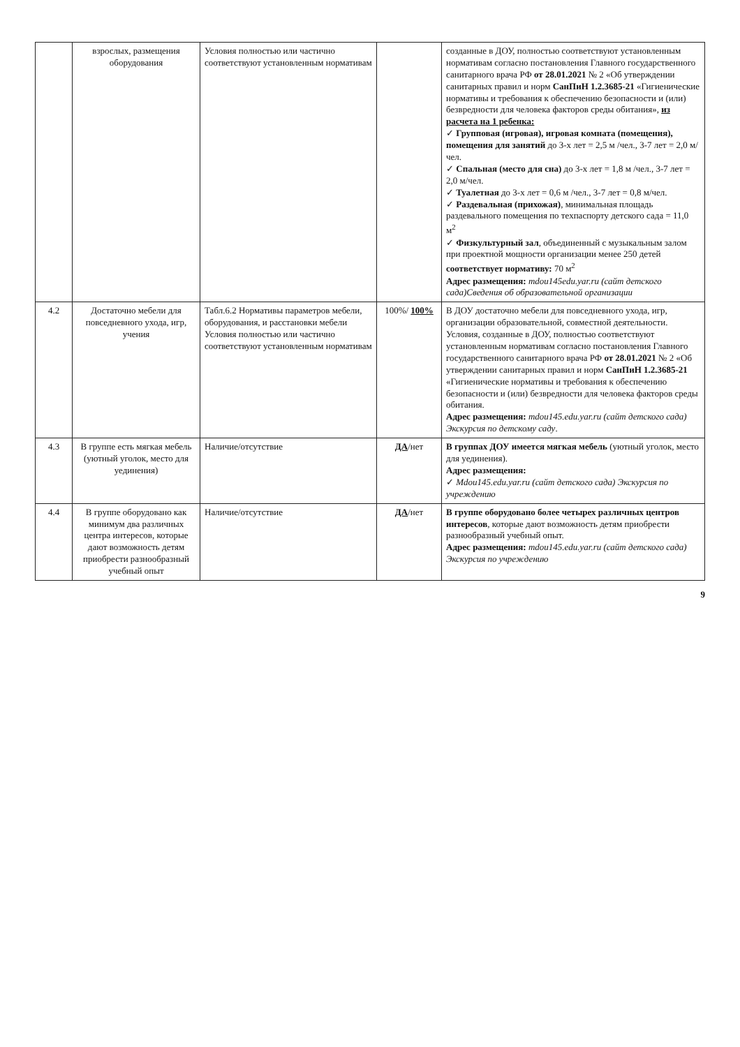| | взрослых, размещения оборудования | Условия полностью или частично соответствуют установленным нормативам | | созданные в ДОУ, полностью соответствуют установленным нормативам согласно постановления Главного государственного санитарного врача РФ от 28.01.2021 № 2 «Об утверждении санитарных правил и норм СанПиН 1.2.3685-21 «Гигиенические нормативы и требования к обеспечению безопасности и (или) безвредности для человека факторов среды обитания», из расчета на 1 ребенка: ✓ Групповая (игровая), игровая комната (помещения), помещения для занятий до 3-х лет = 2,5 м /чел., 3-7 лет = 2,0 м/чел. ✓ Спальная (место для сна) до 3-х лет = 1,8 м /чел., 3-7 лет = 2,0 м/чел. ✓ Туалетная до 3-х лет = 0,6 м /чел., 3-7 лет = 0,8 м/чел. ✓ Раздевальная (прихожая) , минимальная площадь раздевального помещения по техпаспорту детского сада = 11,0 м<sup>2</sup> ✓ Физкультурный зал , объединенный с музыкальным залом при проектной мощности организации менее 250 детей соответствует нормативу: 70 м<sup>2</sup> Адрес размещения: mdou145edu.yar.ru (сайт детского сада)Сведения об образовательной организации |
| 4.2 | Достаточно мебели для повседневного ухода, игр, учения | Табл.6.2 Нормативы параметров мебели, оборудования, и расстановки мебели Условия полностью или частично соответствуют установленным нормативам | 100%/ 100% | В ДОУ достаточно мебели для повседневного ухода, игр, организации образовательной, совместной деятельности. Условия, созданные в ДОУ, полностью соответствуют установленным нормативам согласно постановления Главного государственного санитарного врача РФ от 28.01.2021 № 2 «Об утверждении санитарных правил и норм СанПиН 1.2.3685-21 «Гигиенические нормативы и требования к обеспечению безопасности и (или) безвредности для человека факторов среды обитания. Адрес размещения: mdou145.edu.yar.ru (сайт детского сада) Экскурсия по детскому саду . |
| 4.3 | В группе есть мягкая мебель (уютный уголок, место для уединения) | Наличие/отсутствие | ДА /нет | В группах ДОУ имеется мягкая мебель (уютный уголок, место для уединения). Адрес размещения: ✓ Mdou145.edu.yar.ru (сайт детского сада) Экскурсия по учреждению |
| 4.4 | В группе оборудовано как минимум два различных центра интересов, которые дают возможность детям приобрести разнообразный учебный опыт | Наличие/отсутствие | ДА /нет | В группе оборудовано более четырех различных центров интересов , которые дают возможность детям приобрести разнообразный учебный опыт. Адрес размещения: mdou145.edu.yar.ru (сайт детского сада) Экскурсия по учреждению |
9